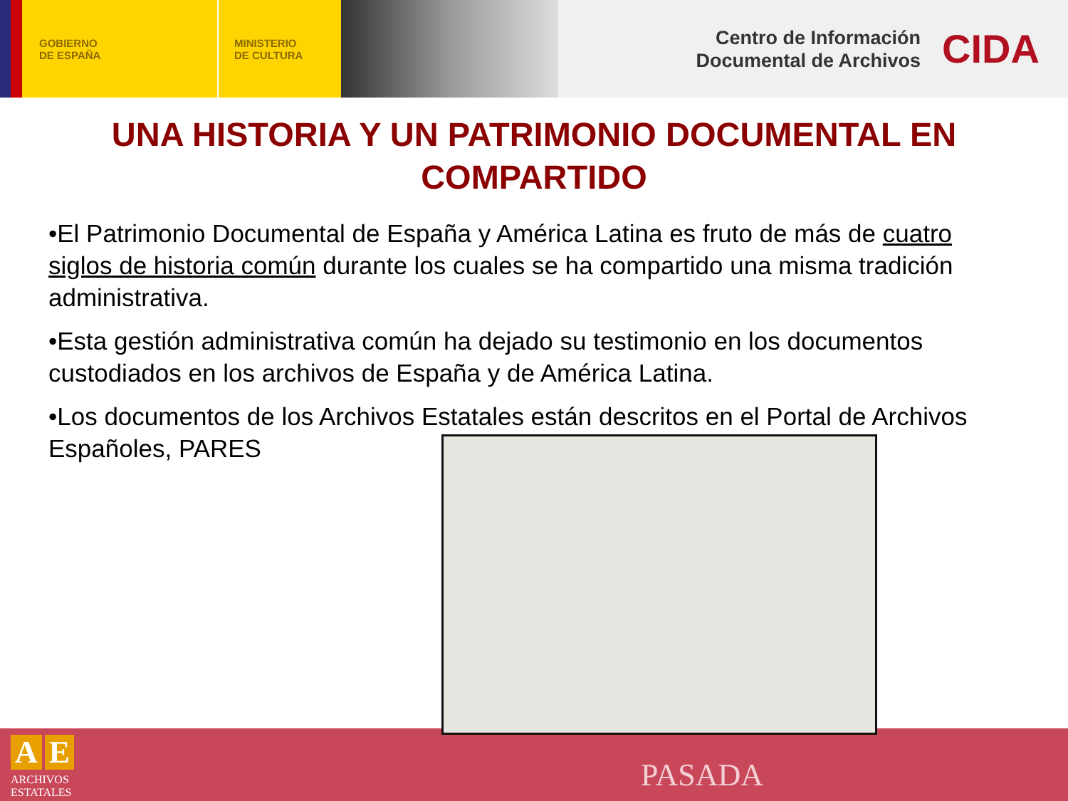GOBIERNO
DE ESPAÑA
MINISTERIO
DE CULTURA
Centro de Información
Documental de Archivos
CIDA
UNA HISTORIA Y UN PATRIMONIO DOCUMENTAL EN COMPARTIDO
•El Patrimonio Documental de España y América Latina es fruto de más de cuatro siglos de historia común durante los cuales se ha compartido una misma tradición administrativa.
•Esta gestión administrativa común ha dejado su testimonio en los documentos custodiados en los archivos de España y de América Latina.
•Los documentos de los Archivos Estatales están descritos en el Portal de Archivos Españoles, PARES
A E
ARCHIVOS
ESTATALES
PASADA